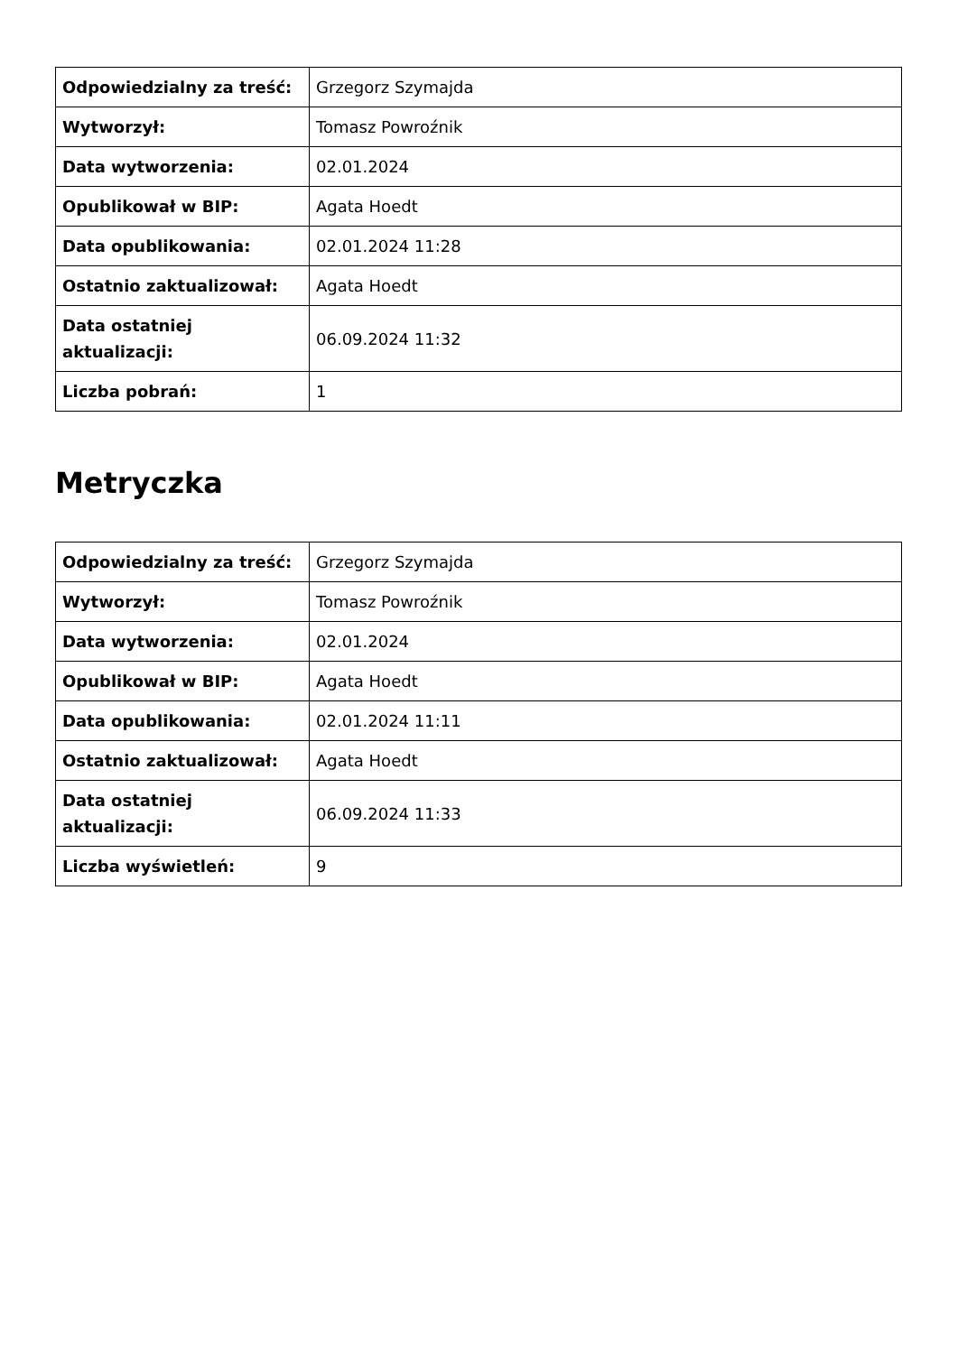| Odpowiedzialny za treść: | Grzegorz Szymajda |
| Wytworzył: | Tomasz Powroźnik |
| Data wytworzenia: | 02.01.2024 |
| Opublikował w BIP: | Agata Hoedt |
| Data opublikowania: | 02.01.2024 11:28 |
| Ostatnio zaktualizował: | Agata Hoedt |
| Data ostatniej aktualizacji: | 06.09.2024 11:32 |
| Liczba pobrań: | 1 |
Metryczka
| Odpowiedzialny za treść: | Grzegorz Szymajda |
| Wytworzył: | Tomasz Powroźnik |
| Data wytworzenia: | 02.01.2024 |
| Opublikował w BIP: | Agata Hoedt |
| Data opublikowania: | 02.01.2024 11:11 |
| Ostatnio zaktualizował: | Agata Hoedt |
| Data ostatniej aktualizacji: | 06.09.2024 11:33 |
| Liczba wyświetleń: | 9 |